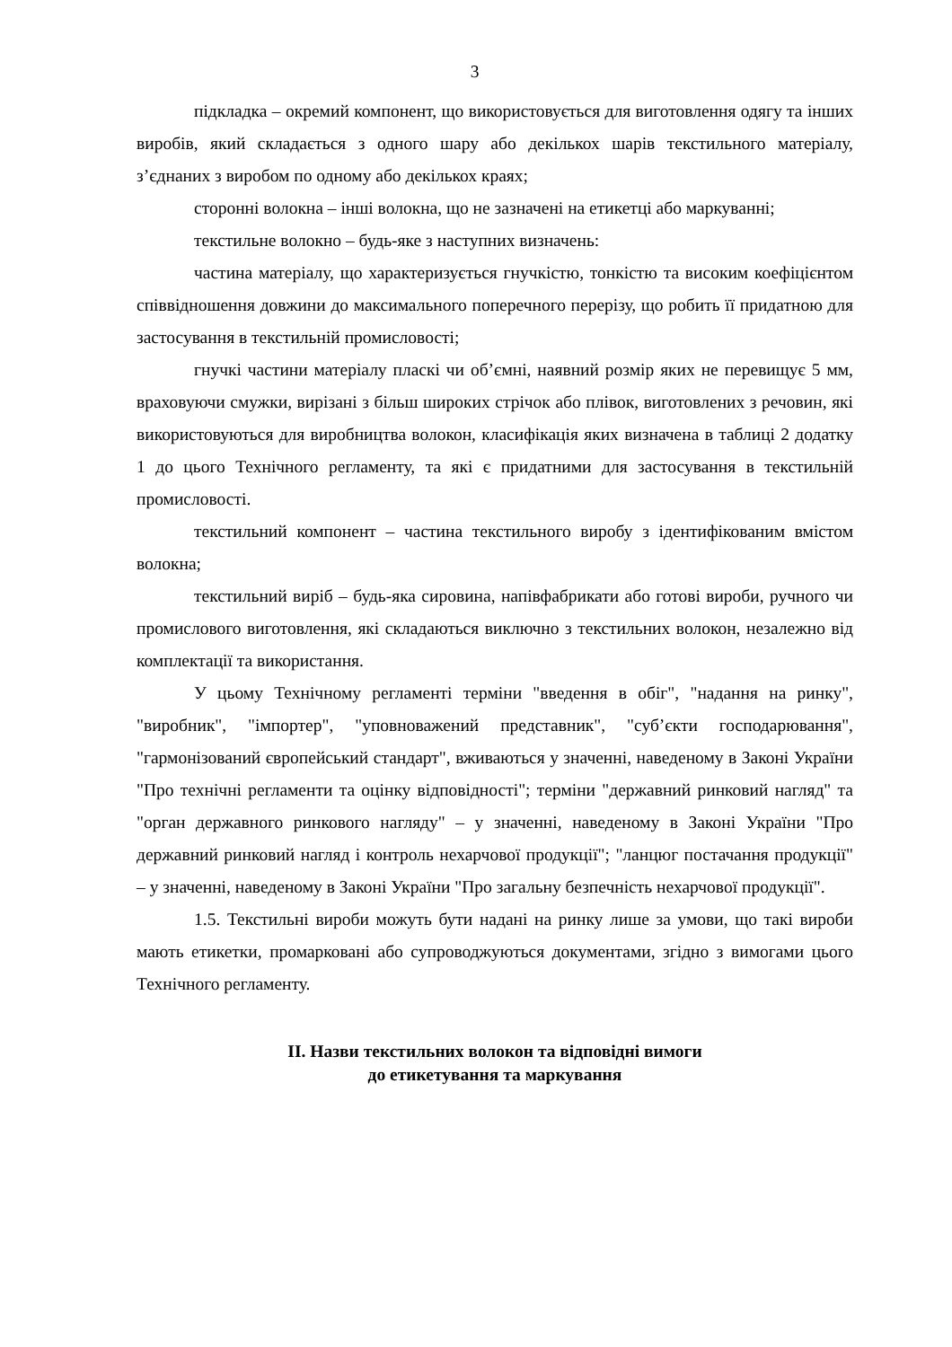3
підкладка – окремий компонент, що використовується для виготовлення одягу та інших виробів, який складається з одного шару або декількох шарів текстильного матеріалу, з’єднаних з виробом по одному або декількох краях;
сторонні волокна – інші волокна, що не зазначені на етикетці або маркуванні;
текстильне волокно – будь-яке з наступних визначень:
частина матеріалу, що характеризується гнучкістю, тонкістю та високим коефіцієнтом співвідношення довжини до максимального поперечного перерізу, що робить її придатною для застосування в текстильній промисловості;
гнучкі частини матеріалу пласкі чи об’ємні, наявний розмір яких не перевищує 5 мм, враховуючи смужки, вирізані з більш широких стрічок або плівок, виготовлених з речовин, які використовуються для виробництва волокон, класифікація яких визначена в таблиці 2 додатку 1 до цього Технічного регламенту, та які є придатними для застосування в текстильній промисловості.
текстильний компонент – частина текстильного виробу з ідентифікованим вмістом волокна;
текстильний виріб – будь-яка сировина, напівфабрикати або готові вироби, ручного чи промислового виготовлення, які складаються виключно з текстильних волокон, незалежно від комплектації та використання.
У цьому Технічному регламенті терміни "введення в обіг", "надання на ринку", "виробник", "імпортер", "уповноважений представник", "суб’єкти господарювання", "гармонізований європейський стандарт", вживаються у значенні, наведеному в Законі України "Про технічні регламенти та оцінку відповідності"; терміни "державний ринковий нагляд" та "орган державного ринкового нагляду" – у значенні, наведеному в Законі України "Про державний ринковий нагляд і контроль нехарчової продукції"; "ланцюг постачання продукції" – у значенні, наведеному в Законі України "Про загальну безпечність нехарчової продукції".
1.5. Текстильні вироби можуть бути надані на ринку лише за умови, що такі вироби мають етикетки, промарковані або супроводжуються документами, згідно з вимогами цього Технічного регламенту.
ІІ. Назви текстильних волокон та відповідні вимоги
до етикетування та маркування